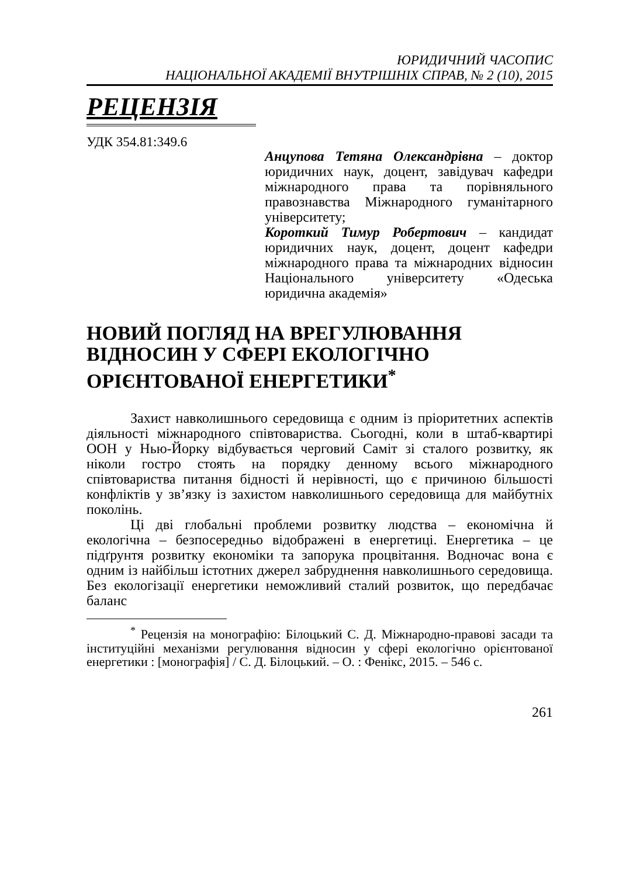ЮРИДИЧНИЙ ЧАСОПИС
НАЦІОНАЛЬНОЇ АКАДЕМІЇ ВНУТРІШНІХ СПРАВ, № 2 (10), 2015
РЕЦЕНЗІЯ
УДК 354.81:349.6
Анцупова Тетяна Олександрівна – доктор юридичних наук, доцент, завідувач кафедри міжнародного права та порівняльного правознавства Міжнародного гуманітарного університету;
Короткий Тимур Робертович – кандидат юридичних наук, доцент, доцент кафедри міжнародного права та міжнародних відносин Національного університету «Одеська юридична академія»
НОВИЙ ПОГЛЯД НА ВРЕГУЛЮВАННЯ ВІДНОСИН У СФЕРІ ЕКОЛОГІЧНО ОРІЄНТОВАНОЇ ЕНЕРГЕТИКИ<sup>*</sup>
Захист навколишнього середовища є одним із пріоритетних аспектів діяльності міжнародного співтовариства. Сьогодні, коли в штаб-квартирі ООН у Нью-Йорку відбувається черговий Саміт зі сталого розвитку, як ніколи гостро стоять на порядку денному всього міжнародного співтовариства питання бідності й нерівності, що є причиною більшості конфліктів у зв’язку із захистом навколишнього середовища для майбутніх поколінь.
Ці дві глобальні проблеми розвитку людства – економічна й екологічна – безпосередньо відображені в енергетиці. Енергетика – це підґрунтя розвитку економіки та запорука процвітання. Водночас вона є одним із найбільш істотних джерел забруднення навколишнього середовища. Без екологізації енергетики неможливий сталий розвиток, що передбачає баланс
<sup>*</sup> Рецензія на монографію: Білоцький С. Д. Міжнародно-правові засади та інституційні механізми регулювання відносин у сфері екологічно орієнтованої енергетики : [монографія] / С. Д. Білоцький. – О. : Фенікс, 2015. – 546 с.
261